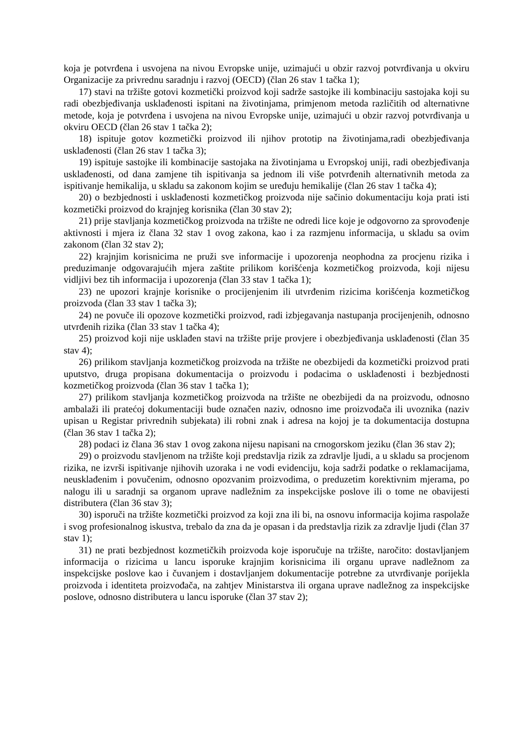koja je potvrđena i usvojena na nivou Evropske unije, uzimajući u obzir razvoj potvrđivanja u okviru Organizacije za privrednu saradnju i razvoj (OECD) (član 26 stav 1 tačka 1);
17) stavi na tržište gotovi kozmetički proizvod koji sadrže sastojke ili kombinaciju sastojaka koji su radi obezbjeđivanja usklađenosti ispitani na životinjama, primjenom metoda različitih od alternativne metode, koja je potvrđena i usvojena na nivou Evropske unije, uzimajući u obzir razvoj potvrđivanja u okviru OECD (član 26 stav 1 tačka 2);
18) ispituje gotov kozmetički proizvod ili njihov prototip na životinjama,radi obezbjeđivanja usklađenosti (član 26 stav 1 tačka 3);
19) ispituje sastojke ili kombinacije sastojaka na životinjama u Evropskoj uniji, radi obezbjeđivanja usklađenosti, od dana zamjene tih ispitivanja sa jednom ili više potvrđenih alternativnih metoda za ispitivanje hemikalija, u skladu sa zakonom kojim se uređuju hemikalije (član 26 stav 1 tačka 4);
20) o bezbjednosti i usklađenosti kozmetičkog proizvoda nije sačinio dokumentaciju koja prati isti kozmetički proizvod do krajnjeg korisnika (član 30 stav 2);
21) prije stavljanja kozmetičkog proizvoda na tržište ne odredi lice koje je odgovorno za sprovođenje aktivnosti i mjera iz člana 32 stav 1 ovog zakona, kao i za razmjenu informacija, u skladu sa ovim zakonom (član 32 stav 2);
22) krajnjim korisnicima ne pruži sve informacije i upozorenja neophodna za procjenu rizika i preduzimanje odgovarajućih mjera zaštite prilikom korišćenja kozmetičkog proizvoda, koji nijesu vidljivi bez tih informacija i upozorenja (član 33 stav 1 tačka 1);
23) ne upozori krajnje korisnike o procijenjenim ili utvrđenim rizicima korišćenja kozmetičkog proizvoda (član 33 stav 1 tačka 3);
24) ne povuče ili opozove kozmetički proizvod, radi izbjegavanja nastupanja procijenjenih, odnosno utvrđenih rizika (član 33 stav 1 tačka 4);
25) proizvod koji nije usklađen stavi na tržište prije provjere i obezbjeđivanja usklađenosti (član 35 stav 4);
26) prilikom stavljanja kozmetičkog proizvoda na tržište ne obezbijedi da kozmetički proizvod prati uputstvo, druga propisana dokumentacija o proizvodu i podacima o usklađenosti i bezbjednosti kozmetičkog proizvoda (član 36 stav 1 tačka 1);
27) prilikom stavljanja kozmetičkog proizvoda na tržište ne obezbijedi da na proizvodu, odnosno ambalaži ili pratećoj dokumentaciji bude označen naziv, odnosno ime proizvođača ili uvoznika (naziv upisan u Registar privrednih subjekata) ili robni znak i adresa na kojoj je ta dokumentacija dostupna (član 36 stav 1 tačka 2);
28) podaci iz člana 36 stav 1 ovog zakona nijesu napisani na crnogorskom jeziku (član 36 stav 2);
29) o proizvodu stavljenom na tržište koji predstavlja rizik za zdravlje ljudi, a u skladu sa procjenom rizika, ne izvrši ispitivanje njihovih uzoraka i ne vodi evidenciju, koja sadrži podatke o reklamacijama, neusklađenim i povučenim, odnosno opozvanim proizvodima, o preduzetim korektivnim mjerama, po nalogu ili u saradnji sa organom uprave nadležnim za inspekcijske poslove ili o tome ne obavijesti distributera (član 36 stav 3);
30) isporuči na tržište kozmetički proizvod za koji zna ili bi, na osnovu informacija kojima raspolaže i svog profesionalnog iskustva, trebalo da zna da je opasan i da predstavlja rizik za zdravlje ljudi (član 37 stav 1);
31) ne prati bezbjednost kozmetičkih proizvoda koje isporučuje na tržište, naročito: dostavljanjem informacija o rizicima u lancu isporuke krajnjim korisnicima ili organu uprave nadležnom za inspekcijske poslove kao i čuvanjem i dostavljanjem dokumentacije potrebne za utvrđivanje porijekla proizvoda i identiteta proizvođača, na zahtjev Ministarstva ili organa uprave nadležnog za inspekcijske poslove, odnosno distributera u lancu isporuke (član 37 stav 2);